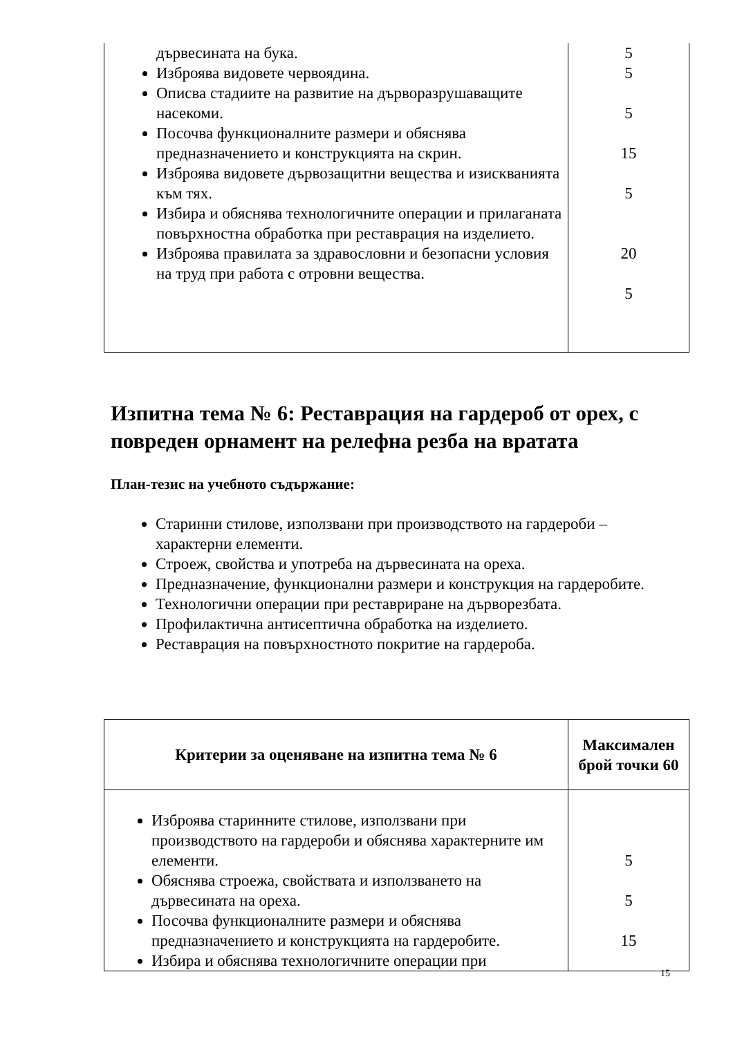| дървесината на бука. Изброява видовете червоядина. Описва стадиите на развитие на дърворазрушаващите насекоми. Посочва функционалните размери и обяснява предназначението и конструкцията на скрин. Изброява видовете дървозащитни вещества и изискванията към тях. Избира и обяснява технологичните операции и прилаганата повърхностна обработка при реставрация на изделието. Изброява правилата за здравословни и безопасни условия на труд при работа с отровни вещества. | 5 5 5 15 5 20 5 |
Изпитна тема № 6: Реставрация на гардероб от орех, с повреден орнамент на релефна резба на вратата
План-тезис на учебното съдържание:
Старинни стилове, използвани при производството на гардероби – характерни елементи.
Строеж, свойства и употреба на дървесината на ореха.
Предназначение, функционални размери и конструкция на гардеробите.
Технологични операции при реставриране на дърворезбата.
Профилактична антисептична обработка на изделието.
Реставрация на повърхностното покритие на гардероба.
| Критерии за оценяване на изпитна тема № 6 | Максимален брой точки 60 |
| --- | --- |
| Изброява старинните стилове, използвани при производството на гардероби и обяснява характерните им елементи. Обяснява строежа, свойствата и използването на дървесината на ореха. Посочва функционалните размери и обяснява предназначението и конструкцията на гардеробите. Избира и обяснява технологичните операции при | 5 5 15 |
15